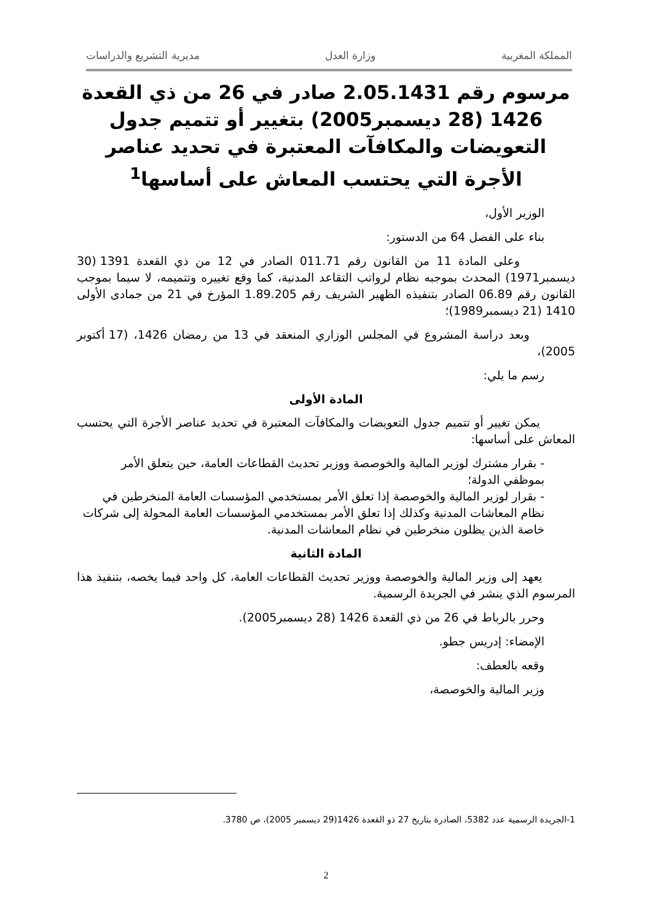المملكة المغربية وزارة العدل مديرية التشريع والدراسات
مرسوم رقم 2.05.1431 صادر في 26 من ذي القعدة 1426 (28 ديسمبر2005) بتغيير أو تتميم جدول التعويضات والمكافآت المعتبرة في تحديد عناصر الأجرة التي يحتسب المعاش على أساسها<sup>1</sup>
الوزير الأول،
بناء على الفصل 64 من الدستور:
وعلى المادة 11 من القانون رقم 011.71 الصادر في 12 من ذي القعدة 1391 (30 ديسمبر1971) المحدث بموجبه نظام لرواتب التقاعد المدنية، كما وقع تغييره وتتميمه، لا سيما بموجب القانون رقم 06.89 الصادر بتنفيذه الظهير الشريف رقم 1.89.205 المؤرخ في 21 من جمادى الأولى 1410 (21 ديسمبر1989)؛
وبعد دراسة المشروع في المجلس الوزاري المنعقد في 13 من رمضان 1426، (17 أكتوبر 2005)،
رسم ما يلي:
المادة الأولى
يمكن تغيير أو تتميم جدول التعويضات والمكافآت المعتبرة في تحديد عناصر الأجرة التي يحتسب المعاش على أساسها:
- بقرار مشترك لوزير المالية والخوصصة ووزير تحديث القطاعات العامة، حين يتعلق الأمر بموظفي الدولة؛
- بقرار لوزير المالية والخوصصة إذا تعلق الأمر بمستخدمي المؤسسات العامة المنخرطين في نظام المعاشات المدنية وكذلك إذا تعلق الأمر بمستخدمي المؤسسات العامة المحولة إلى شركات خاصة الذين يظلون منخرطين في نظام المعاشات المدنية.
المادة الثانية
يعهد إلى وزير المالية والخوصصة ووزير تحديث القطاعات العامة، كل واحد فيما يخصه، بتنفيذ هذا المرسوم الذي ينشر في الجريدة الرسمية.
وحرر بالرباط في 26 من ذي القعدة 1426 (28 ديسمبر2005).
الإمضاء: إدريس جطو.
وقعه بالعطف:
وزير المالية والخوصصة،
1-الجريدة الرسمية عدد 5382، الصادرة بتاريخ 27 ذو القعدة 1426(29 ديسمبر 2005)، ص 3780.
2